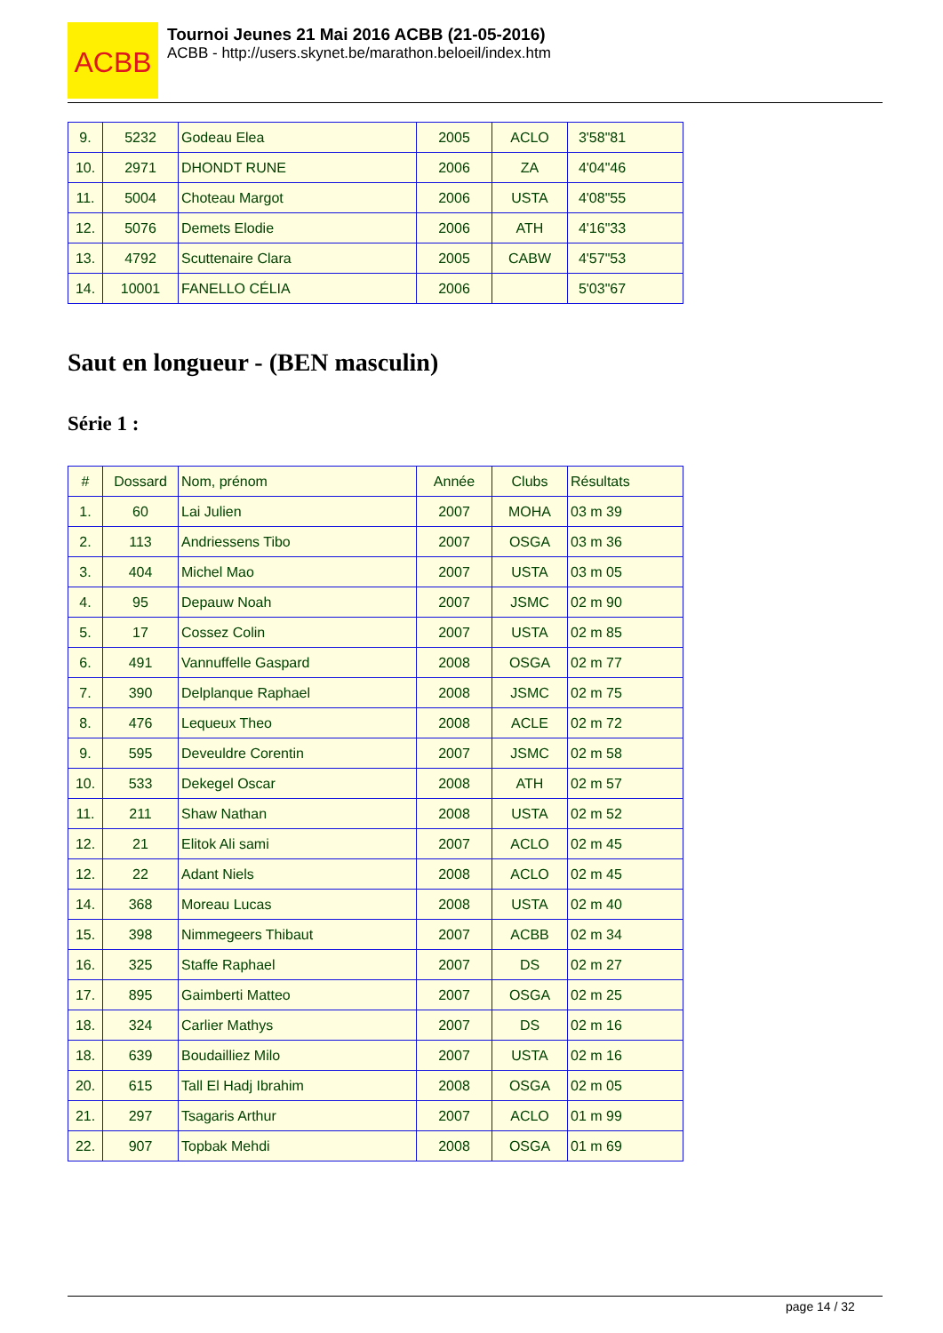ACBB
Tournoi Jeunes 21 Mai 2016 ACBB (21-05-2016)
ACBB - http://users.skynet.be/marathon.beloeil/index.htm
| 9. | 5232 | Godeau Elea | 2005 | ACLO | 3'58"81 |
| 10. | 2971 | DHONDT RUNE | 2006 | ZA | 4'04"46 |
| 11. | 5004 | Choteau Margot | 2006 | USTA | 4'08"55 |
| 12. | 5076 | Demets Elodie | 2006 | ATH | 4'16"33 |
| 13. | 4792 | Scuttenaire Clara | 2005 | CABW | 4'57"53 |
| 14. | 10001 | FANELLO CÉLIA | 2006 | | 5'03"67 |
Saut en longueur - (BEN masculin)
Série 1 :
| # | Dossard | Nom, prénom | Année | Clubs | Résultats |
| --- | --- | --- | --- | --- | --- |
| 1. | 60 | Lai Julien | 2007 | MOHA | 03 m 39 |
| 2. | 113 | Andriessens Tibo | 2007 | OSGA | 03 m 36 |
| 3. | 404 | Michel Mao | 2007 | USTA | 03 m 05 |
| 4. | 95 | Depauw Noah | 2007 | JSMC | 02 m 90 |
| 5. | 17 | Cossez Colin | 2007 | USTA | 02 m 85 |
| 6. | 491 | Vannuffelle Gaspard | 2008 | OSGA | 02 m 77 |
| 7. | 390 | Delplanque Raphael | 2008 | JSMC | 02 m 75 |
| 8. | 476 | Lequeux Theo | 2008 | ACLE | 02 m 72 |
| 9. | 595 | Deveuldre Corentin | 2007 | JSMC | 02 m 58 |
| 10. | 533 | Dekegel Oscar | 2008 | ATH | 02 m 57 |
| 11. | 211 | Shaw Nathan | 2008 | USTA | 02 m 52 |
| 12. | 21 | Elitok Ali sami | 2007 | ACLO | 02 m 45 |
| 12. | 22 | Adant Niels | 2008 | ACLO | 02 m 45 |
| 14. | 368 | Moreau Lucas | 2008 | USTA | 02 m 40 |
| 15. | 398 | Nimmegeers Thibaut | 2007 | ACBB | 02 m 34 |
| 16. | 325 | Staffe Raphael | 2007 | DS | 02 m 27 |
| 17. | 895 | Gaimberti Matteo | 2007 | OSGA | 02 m 25 |
| 18. | 324 | Carlier Mathys | 2007 | DS | 02 m 16 |
| 18. | 639 | Boudailliez Milo | 2007 | USTA | 02 m 16 |
| 20. | 615 | Tall El Hadj Ibrahim | 2008 | OSGA | 02 m 05 |
| 21. | 297 | Tsagaris Arthur | 2007 | ACLO | 01 m 99 |
| 22. | 907 | Topbak Mehdi | 2008 | OSGA | 01 m 69 |
page 14 / 32